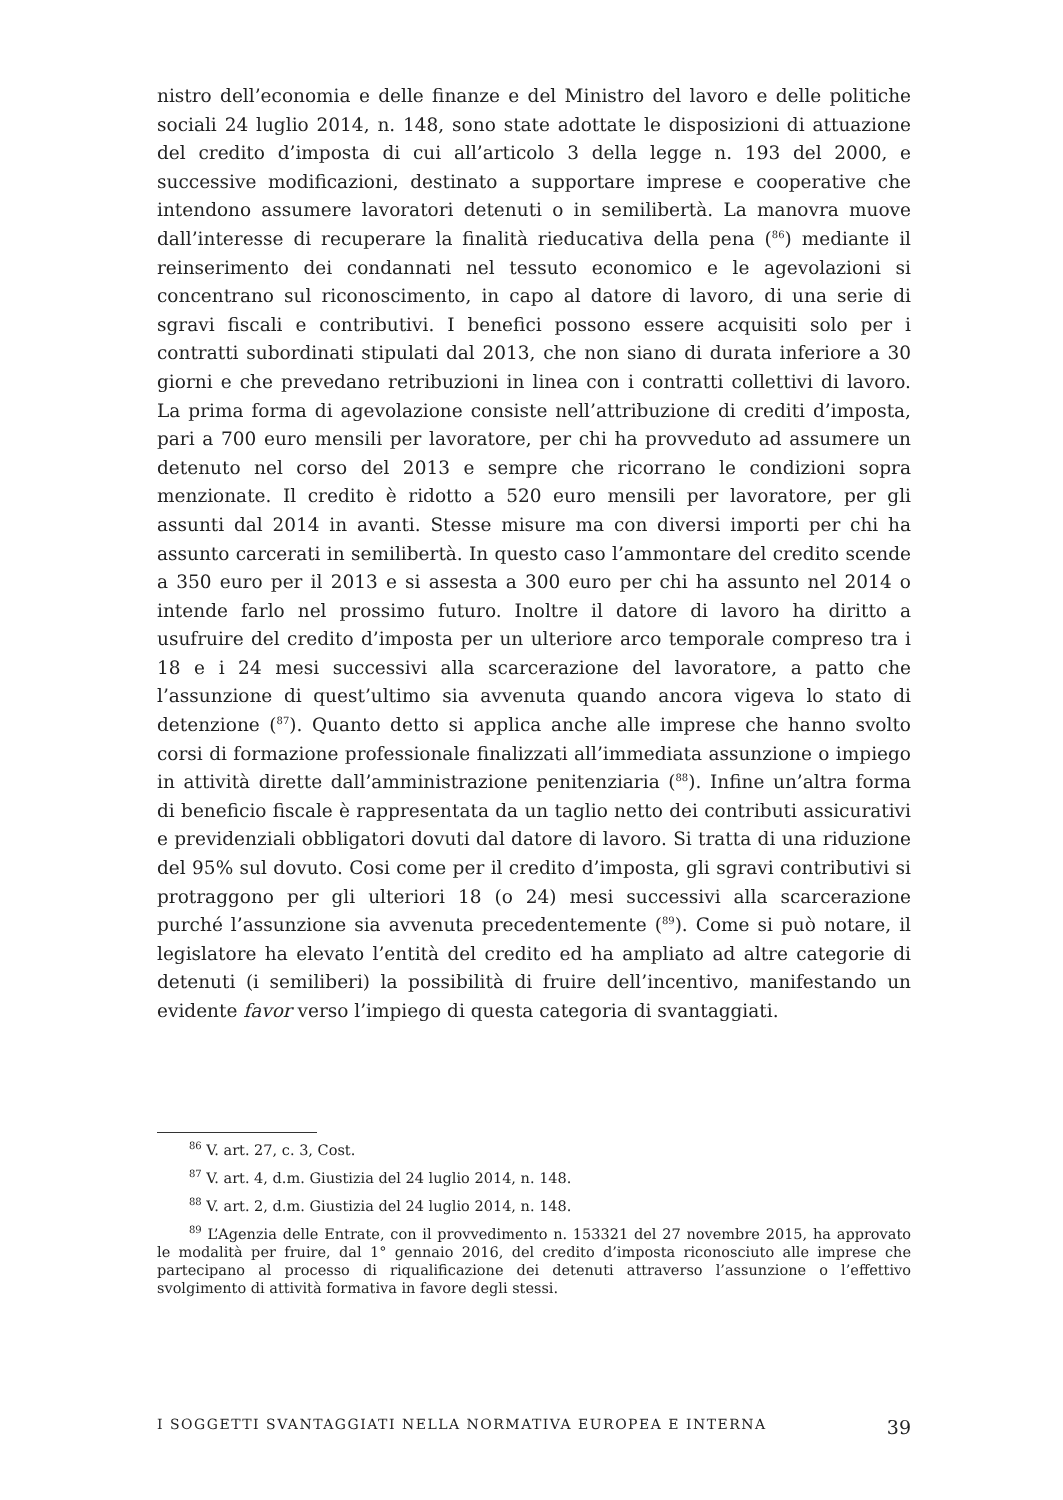nistro dell’economia e delle finanze e del Ministro del lavoro e delle politiche sociali 24 luglio 2014, n. 148, sono state adottate le disposizioni di attuazione del credito d’imposta di cui all’articolo 3 della legge n. 193 del 2000, e successive modificazioni, destinato a supportare imprese e cooperative che intendono assumere lavoratori detenuti o in semilibertà. La manovra muove dall’interesse di recuperare la finalità rieducativa della pena (<sup>86</sup>) mediante il reinserimento dei condannati nel tessuto economico e le agevolazioni si concentrano sul riconoscimento, in capo al datore di lavoro, di una serie di sgravi fiscali e contributivi. I benefici possono essere acquisiti solo per i contratti subordinati stipulati dal 2013, che non siano di durata inferiore a 30 giorni e che prevedano retribuzioni in linea con i contratti collettivi di lavoro. La prima forma di agevolazione consiste nell’attribuzione di crediti d’imposta, pari a 700 euro mensili per lavoratore, per chi ha provveduto ad assumere un detenuto nel corso del 2013 e sempre che ricorrano le condizioni sopra menzionate. Il credito è ridotto a 520 euro mensili per lavoratore, per gli assunti dal 2014 in avanti. Stesse misure ma con diversi importi per chi ha assunto carcerati in semilibertà. In questo caso l’ammontare del credito scende a 350 euro per il 2013 e si assesta a 300 euro per chi ha assunto nel 2014 o intende farlo nel prossimo futuro. Inoltre il datore di lavoro ha diritto a usufruire del credito d’imposta per un ulteriore arco temporale compreso tra i 18 e i 24 mesi successivi alla scarcerazione del lavoratore, a patto che l’assunzione di quest’ultimo sia avvenuta quando ancora vigeva lo stato di detenzione (<sup>87</sup>). Quanto detto si applica anche alle imprese che hanno svolto corsi di formazione professionale finalizzati all’immediata assunzione o impiego in attività dirette dall’amministrazione penitenziaria (<sup>88</sup>). Infine un’altra forma di beneficio fiscale è rappresentata da un taglio netto dei contributi assicurativi e previdenziali obbligatori dovuti dal datore di lavoro. Si tratta di una riduzione del 95% sul dovuto. Cosi come per il credito d’imposta, gli sgravi contributivi si protraggono per gli ulteriori 18 (o 24) mesi successivi alla scarcerazione purché l’assunzione sia avvenuta precedentemente (<sup>89</sup>). Come si può notare, il legislatore ha elevato l’entità del credito ed ha ampliato ad altre categorie di detenuti (i semiliberi) la possibilità di fruire dell’incentivo, manifestando un evidente favor verso l’impiego di questa categoria di svantaggiati.
<sup>86</sup> V. art. 27, c. 3, Cost.
<sup>87</sup> V. art. 4, d.m. Giustizia del 24 luglio 2014, n. 148.
<sup>88</sup> V. art. 2, d.m. Giustizia del 24 luglio 2014, n. 148.
<sup>89</sup> L’Agenzia delle Entrate, con il provvedimento n. 153321 del 27 novembre 2015, ha approvato le modalità per fruire, dal 1° gennaio 2016, del credito d’imposta riconosciuto alle imprese che partecipano al processo di riqualificazione dei detenuti attraverso l’assunzione o l’effettivo svolgimento di attività formativa in favore degli stessi.
I SOGGETTI SVANTAGGIATI NELLA NORMATIVA EUROPEA E INTERNA 39